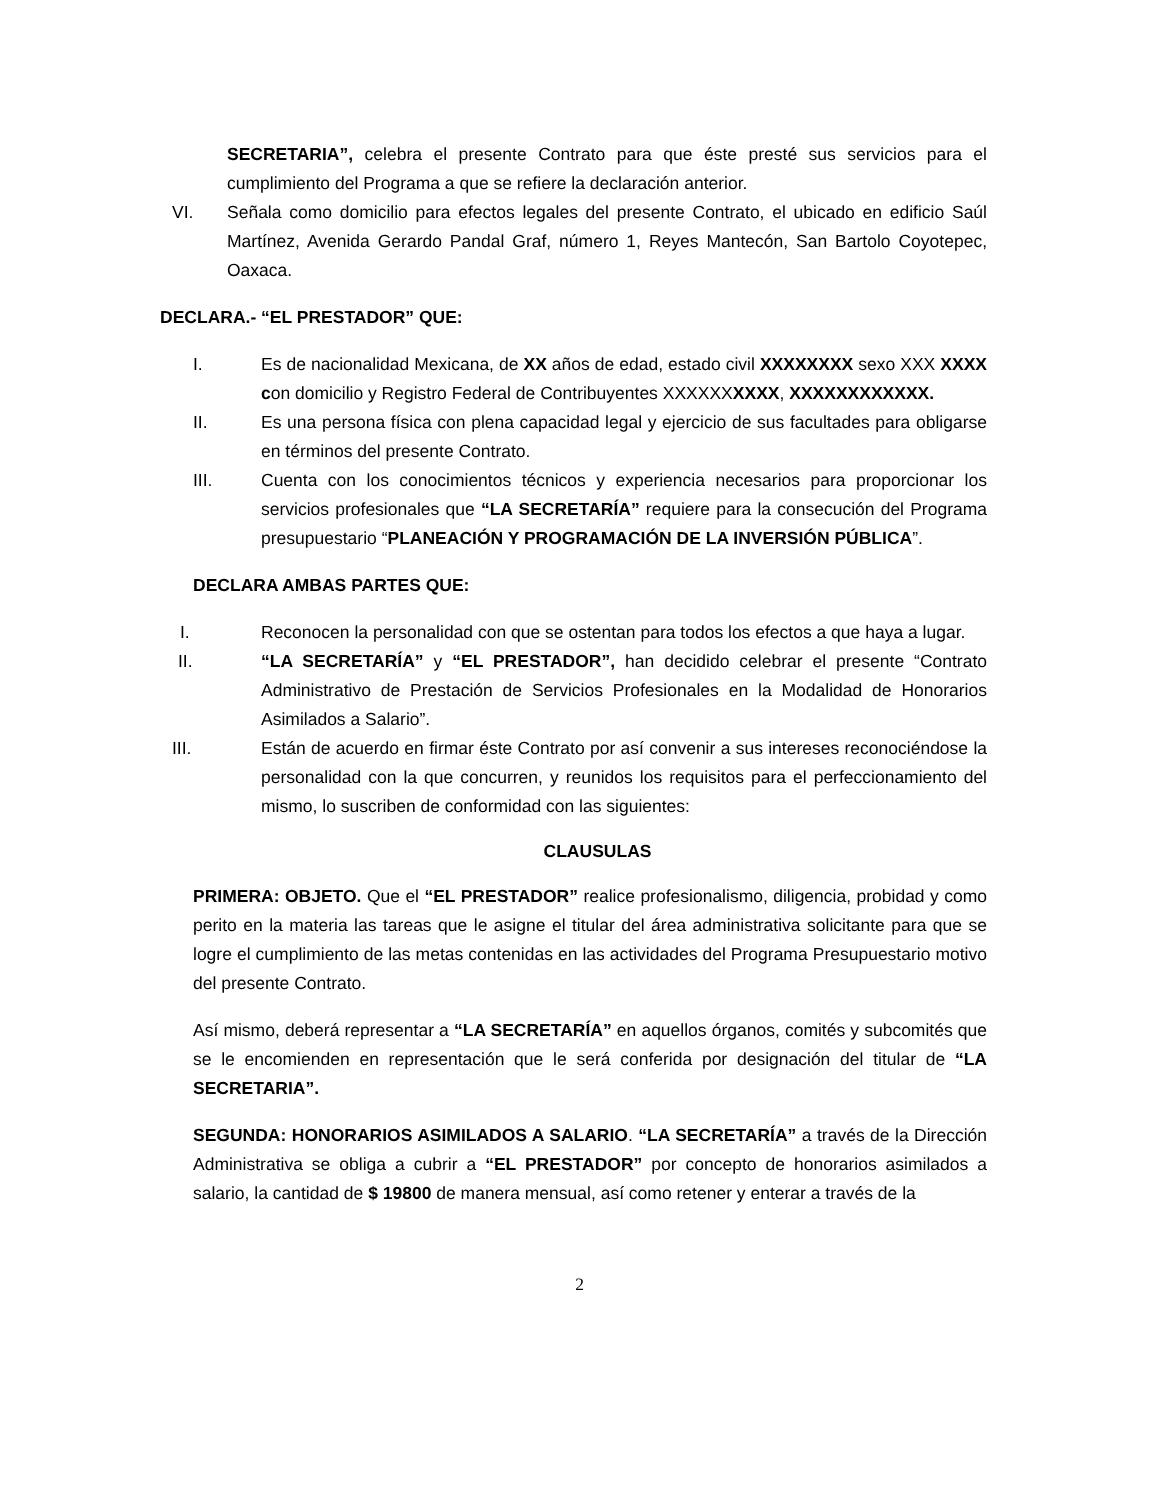SECRETARIA”, celebra el presente Contrato para que éste presté sus servicios para el cumplimiento del Programa a que se refiere la declaración anterior.
VI. Señala como domicilio para efectos legales del presente Contrato, el ubicado en edificio Saúl Martínez, Avenida Gerardo Pandal Graf, número 1, Reyes Mantecón, San Bartolo Coyotepec, Oaxaca.
DECLARA.- “EL PRESTADOR” QUE:
I. Es de nacionalidad Mexicana, de XX años de edad, estado civil XXXXXXXX sexo XXX XXXX con domicilio y Registro Federal de Contribuyentes XXXXXXXXXX, XXXXXXXXXXXX.
II. Es una persona física con plena capacidad legal y ejercicio de sus facultades para obligarse en términos del presente Contrato.
III. Cuenta con los conocimientos técnicos y experiencia necesarios para proporcionar los servicios profesionales que “LA SECRETARÍA” requiere para la consecución del Programa presupuestario “PLANEACIÓN Y PROGRAMACIÓN DE LA INVERSIÓN PÚBLICA”.
DECLARA AMBAS PARTES QUE:
I. Reconocen la personalidad con que se ostentan para todos los efectos a que haya a lugar.
II. “LA SECRETARÍA” y “EL PRESTADOR”, han decidido celebrar el presente “Contrato Administrativo de Prestación de Servicios Profesionales en la Modalidad de Honorarios Asimilados a Salario”.
III. Están de acuerdo en firmar éste Contrato por así convenir a sus intereses reconociéndose la personalidad con la que concurren, y reunidos los requisitos para el perfeccionamiento del mismo, lo suscriben de conformidad con las siguientes:
CLAUSULAS
PRIMERA: OBJETO. Que el “EL PRESTADOR” realice profesionalismo, diligencia, probidad y como perito en la materia las tareas que le asigne el titular del área administrativa solicitante para que se logre el cumplimiento de las metas contenidas en las actividades del Programa Presupuestario motivo del presente Contrato.
Así mismo, deberá representar a “LA SECRETARÍA” en aquellos órganos, comités y subcomités que se le encomienden en representación que le será conferida por designación del titular de “LA SECRETARIA”.
SEGUNDA: HONORARIOS ASIMILADOS A SALARIO. “LA SECRETARÍA” a través de la Dirección Administrativa se obliga a cubrir a “EL PRESTADOR” por concepto de honorarios asimilados a salario, la cantidad de $ 19800 de manera mensual, así como retener y enterar a través de la
2